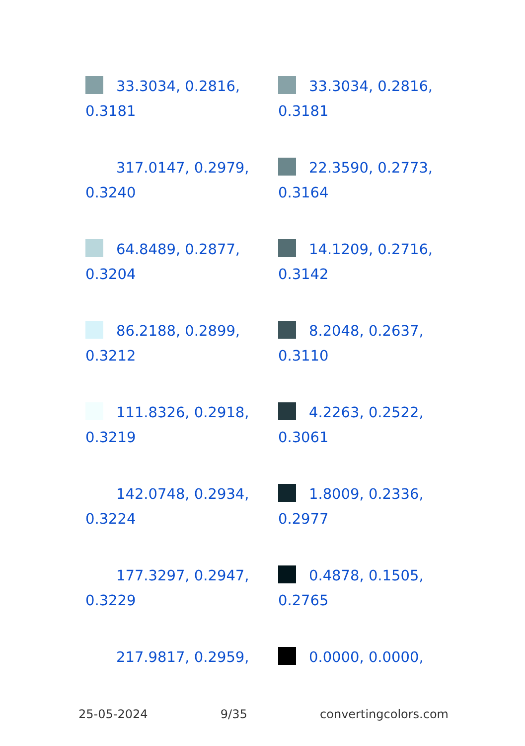33.3034, 0.2816, 0.3181
33.3034, 0.2816, 0.3181
317.0147, 0.2979, 0.3240
22.3590, 0.2773, 0.3164
64.8489, 0.2877, 0.3204
14.1209, 0.2716, 0.3142
86.2188, 0.2899, 0.3212
8.2048, 0.2637, 0.3110
111.8326, 0.2918, 0.3219
4.2263, 0.2522, 0.3061
142.0748, 0.2934, 0.3224
1.8009, 0.2336, 0.2977
177.3297, 0.2947, 0.3229
0.4878, 0.1505, 0.2765
217.9817, 0.2959,
0.0000, 0.0000,
25-05-2024 9/35 convertingcolors.com